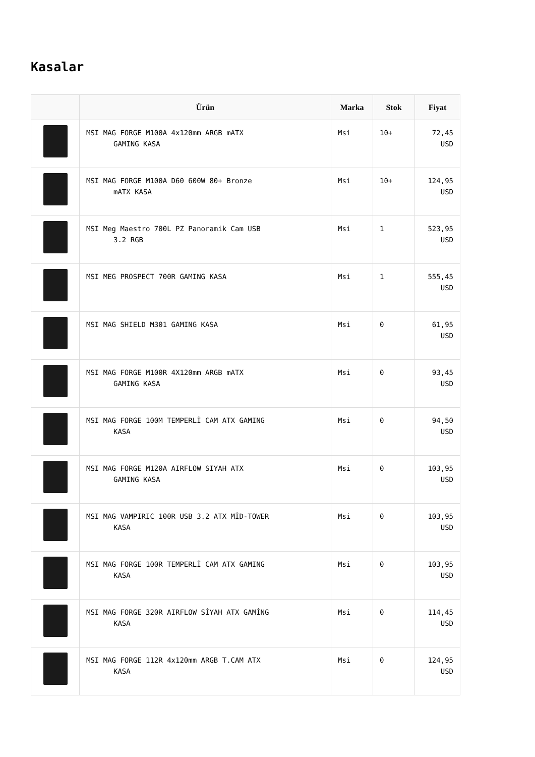Kasalar
| | Ürün | Marka | Stok | Fiyat |
| --- | --- | --- | --- | --- |
| | MSI MAG FORGE M100A 4x120mm ARGB mATX GAMING KASA | Msi | 10+ | 72,45 USD |
| | MSI MAG FORGE M100A D60 600W 80+ Bronze mATX KASA | Msi | 10+ | 124,95 USD |
| | MSI Meg Maestro 700L PZ Panoramik Cam USB 3.2 RGB | Msi | 1 | 523,95 USD |
| | MSI MEG PROSPECT 700R GAMING KASA | Msi | 1 | 555,45 USD |
| | MSI MAG SHIELD M301 GAMING KASA | Msi | 0 | 61,95 USD |
| | MSI MAG FORGE M100R 4X120mm ARGB mATX GAMING KASA | Msi | 0 | 93,45 USD |
| | MSI MAG FORGE 100M TEMPERLİ CAM ATX GAMING KASA | Msi | 0 | 94,50 USD |
| | MSI MAG FORGE M120A AIRFLOW SIYAH ATX GAMING KASA | Msi | 0 | 103,95 USD |
| | MSI MAG VAMPIRIC 100R USB 3.2 ATX MİD-TOWER KASA | Msi | 0 | 103,95 USD |
| | MSI MAG FORGE 100R TEMPERLİ CAM ATX GAMING KASA | Msi | 0 | 103,95 USD |
| | MSI MAG FORGE 320R AIRFLOW SİYAH ATX GAMİNG KASA | Msi | 0 | 114,45 USD |
| | MSI MAG FORGE 112R 4x120mm ARGB T.CAM ATX KASA | Msi | 0 | 124,95 USD |